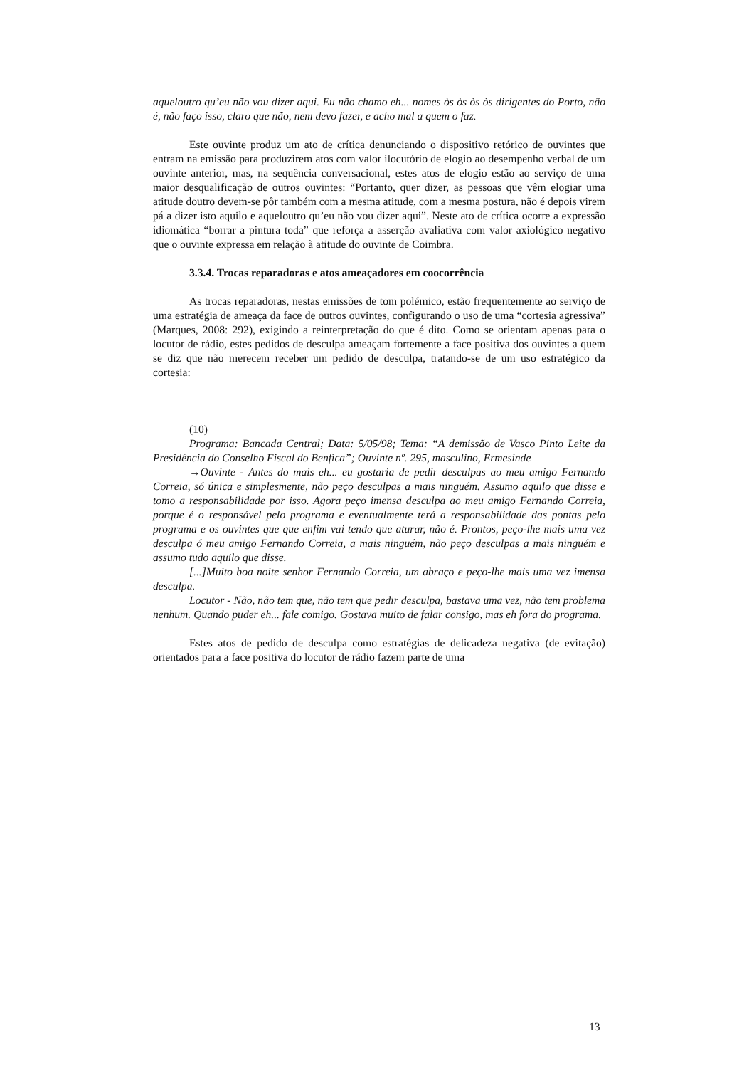aqueloutro qu’eu não vou dizer aqui. Eu não chamo eh... nomes òs òs òs òs dirigentes do Porto, não é, não faço isso, claro que não, nem devo fazer, e acho mal a quem o faz.
Este ouvinte produz um ato de crítica denunciando o dispositivo retórico de ouvintes que entram na emissão para produzirem atos com valor ilocutório de elogio ao desempenho verbal de um ouvinte anterior, mas, na sequência conversacional, estes atos de elogio estão ao serviço de uma maior desqualificação de outros ouvintes: “Portanto, quer dizer, as pessoas que vêm elogiar uma atitude doutro devem-se pôr também com a mesma atitude, com a mesma postura, não é depois virem pá a dizer isto aquilo e aqueloutro qu’eu não vou dizer aqui”. Neste ato de crítica ocorre a expressão idiomática “borrar a pintura toda” que reforça a asserção avaliativa com valor axiológico negativo que o ouvinte expressa em relação à atitude do ouvinte de Coimbra.
3.3.4. Trocas reparadoras e atos ameaçadores em coocorrência
As trocas reparadoras, nestas emissões de tom polémico, estão frequentemente ao serviço de uma estratégia de ameaça da face de outros ouvintes, configurando o uso de uma “cortesia agressiva” (Marques, 2008: 292), exigindo a reinterpretação do que é dito. Como se orientam apenas para o locutor de rádio, estes pedidos de desculpa ameaçam fortemente a face positiva dos ouvintes a quem se diz que não merecem receber um pedido de desculpa, tratando-se de um uso estratégico da cortesia:
(10)
Programa: Bancada Central; Data: 5/05/98; Tema: “A demissão de Vasco Pinto Leite da Presidência do Conselho Fiscal do Benfica”; Ouvinte nº. 295, masculino, Ermesinde
→Ouvinte - Antes do mais eh... eu gostaria de pedir desculpas ao meu amigo Fernando Correia, só única e simplesmente, não peço desculpas a mais ninguém. Assumo aquilo que disse e tomo a responsabilidade por isso. Agora peço imensa desculpa ao meu amigo Fernando Correia, porque é o responsável pelo programa e eventualmente terá a responsabilidade das pontas pelo programa e os ouvintes que que enfim vai tendo que aturar, não é. Prontos, peço-lhe mais uma vez desculpa ó meu amigo Fernando Correia, a mais ninguém, não peço desculpas a mais ninguém e assumo tudo aquilo que disse.
[...]Muito boa noite senhor Fernando Correia, um abraço e peço-lhe mais uma vez imensa desculpa.
Locutor - Não, não tem que, não tem que pedir desculpa, bastava uma vez, não tem problema nenhum. Quando puder eh... fale comigo. Gostava muito de falar consigo, mas eh fora do programa.
Estes atos de pedido de desculpa como estratégias de delicadeza negativa (de evitação) orientados para a face positiva do locutor de rádio fazem parte de uma
13